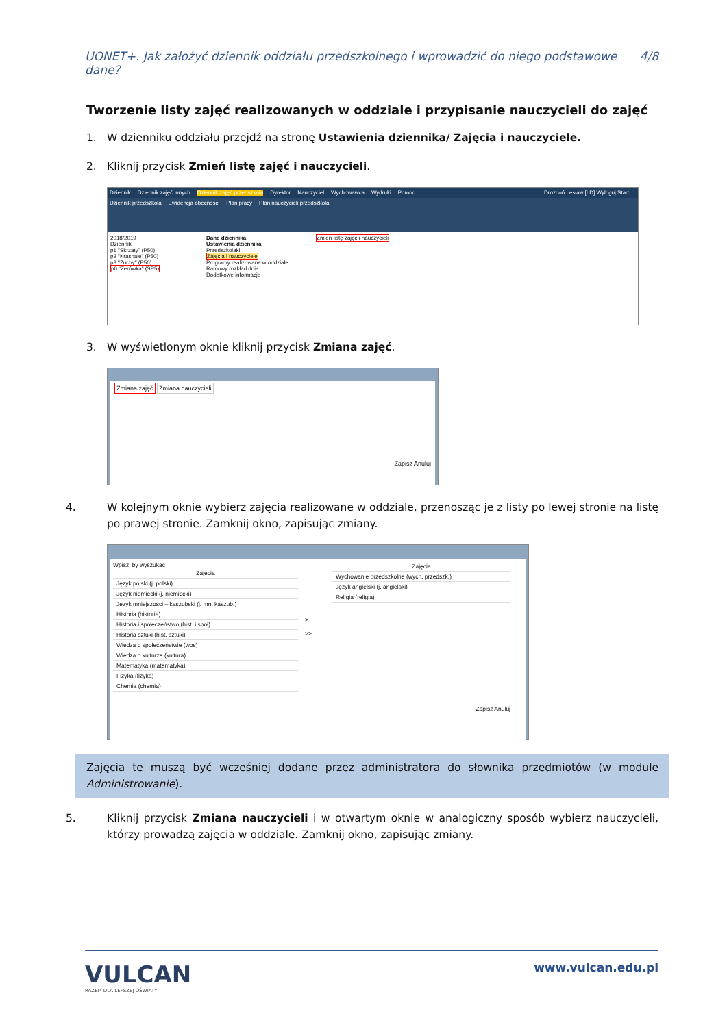UONET+. Jak założyć dziennik oddziału przedszkolnego i wprowadzić do niego podstawowe dane? 4/8
Tworzenie listy zajęć realizowanych w oddziale i przypisanie nauczycieli do zajęć
1. W dzienniku oddziału przejdź na stronę Ustawienia dziennika/ Zajęcia i nauczyciele.
2. Kliknij przycisk Zmień listę zajęć i nauczycieli.
Dziennik Dziennik zajęć innych Dziennik zajęć przedszkola Dyrektor Nauczyciel Wychowawca Wydruki Pomoc Drozdoń Lesław [LD] Wyloguj Start
Dziennik przedszkola Ewidencja obecności Plan pracy Plan nauczycieli przedszkola
2018/2019
Dzienniki
p1 "Skrzaty" (P50)
p2 "Krasnale" (P50)
p3 "Zuchy" (P50)
p0 "Zerówka" (SP5)
Dane dziennika
Ustawienia dziennika
Przedszkolaki
Zajęcia i nauczyciele
Programy realizowane w oddziale
Ramowy rozkład dnia
Dodatkowe informacje
Zmień listę zajęć i nauczycieli
3. W wyświetlonym oknie kliknij przycisk Zmiana zajęć.
Zmiana zajęć Zmiana nauczycieli
Zapisz Anuluj
4. W kolejnym oknie wybierz zajęcia realizowane w oddziale, przenosząc je z listy po lewej stronie na listę po prawej stronie. Zamknij okno, zapisując zmiany.
Wpisz, by wyszukać
Zajęcia
Język polski (j. polski)
Język niemiecki (j. niemiecki)
Język mniejszości – kaszubski (j. mn. kaszub.)
Historia (historia)
Historia i społeczeństwo (hist. i społ)
Historia sztuki (hist. sztuki)
Wiedza o społeczeństwie (wos)
Wiedza o kulturze (kultura)
Matematyka (matematyka)
Fizyka (fizyka)
Chemia (chemia)
>
>>
Zajęcia
Wychowanie przedszkolne (wych. przedszk.)
Język angielski (j. angielski)
Religia (religia)
Zapisz Anuluj
Zajęcia te muszą być wcześniej dodane przez administratora do słownika przedmiotów (w module Administrowanie).
5. Kliknij przycisk Zmiana nauczycieli i w otwartym oknie w analogiczny sposób wybierz nauczycieli, którzy prowadzą zajęcia w oddziale. Zamknij okno, zapisując zmiany.
VULCAN
RAZEM DLA LEPSZEJ OŚWIATY
www.vulcan.edu.pl